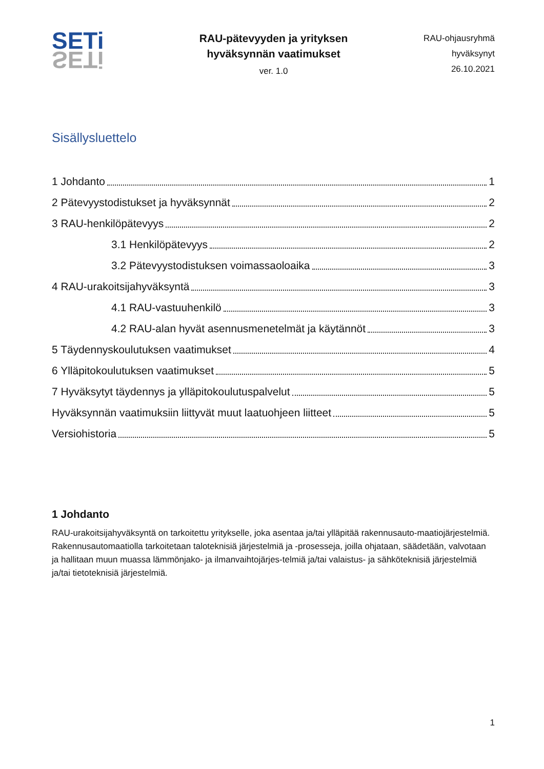SETi
SETi
RAU-pätevyyden ja yrityksen
hyväksynnän vaatimukset
ver. 1.0
RAU-ohjausryhmä
hyväksynyt
26.10.2021
Sisällysluettelo
1 Johdanto 1
2 Pätevyystodistukset ja hyväksynnät 2
3 RAU-henkilöpätevyys 2
3.1 Henkilöpätevyys 2
3.2 Pätevyystodistuksen voimassaoloaika 3
4 RAU-urakoitsijahyväksyntä 3
4.1 RAU-vastuuhenkilö 3
4.2 RAU-alan hyvät asennusmenetelmät ja käytännöt 3
5 Täydennyskoulutuksen vaatimukset 4
6 Ylläpitokoulutuksen vaatimukset 5
7 Hyväksytyt täydennys ja ylläpitokoulutuspalvelut 5
Hyväksynnän vaatimuksiin liittyvät muut laatuohjeen liitteet 5
Versiohistoria 5
1 Johdanto
RAU-urakoitsijahyväksyntä on tarkoitettu yritykselle, joka asentaa ja/tai ylläpitää rakennusauto-maatiojärjestelmiä. Rakennusautomaatiolla tarkoitetaan taloteknisiä järjestelmiä ja -prosesseja, joilla ohjataan, säädetään, valvotaan ja hallitaan muun muassa lämmönjako- ja ilmanvaihtojärjes-telmiä ja/tai valaistus- ja sähköteknisiä järjestelmiä ja/tai tietoteknisiä järjestelmiä.
1